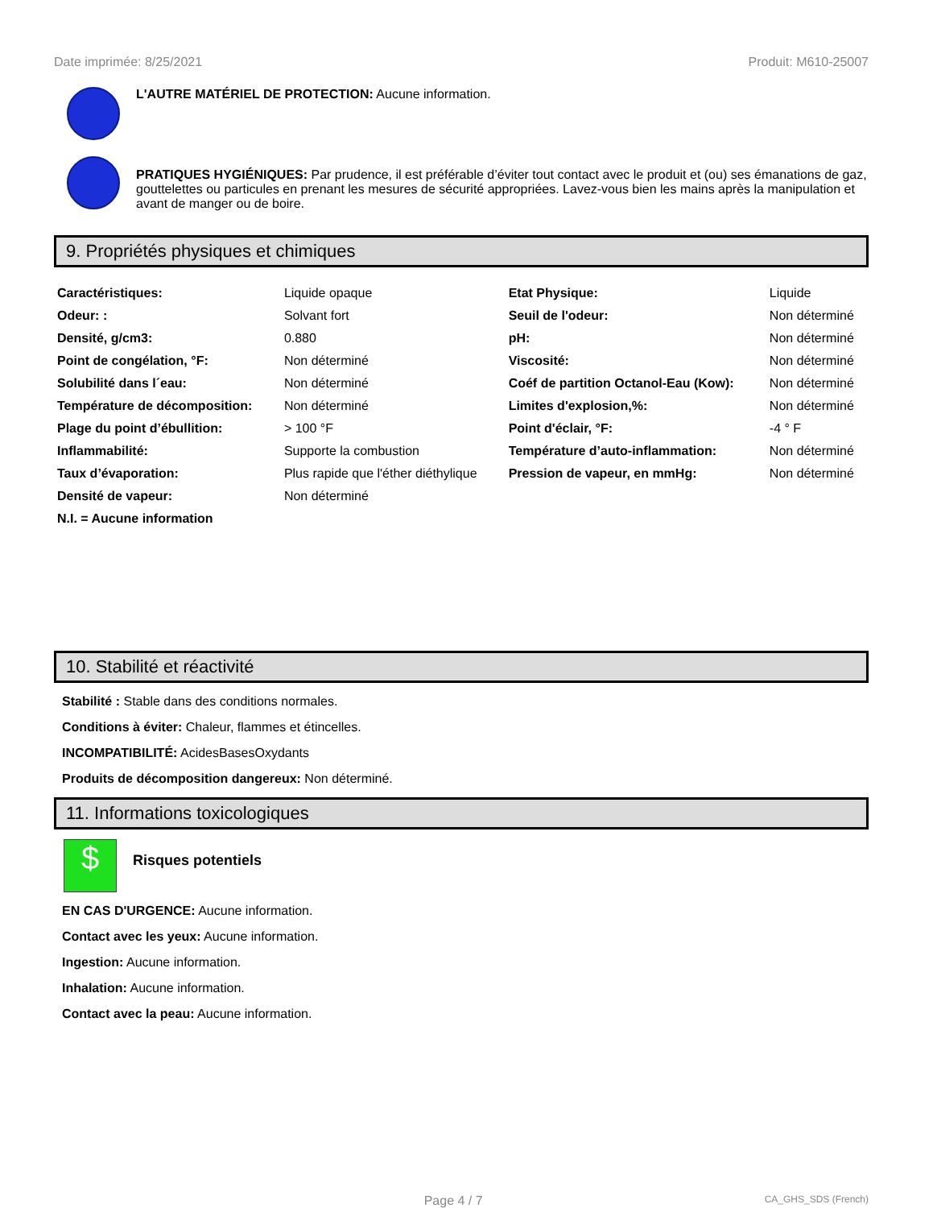Date imprimée: 8/25/2021 Produit: M610-25007
L'AUTRE MATÉRIEL DE PROTECTION: Aucune information.
PRATIQUES HYGIÉNIQUES: Par prudence, il est préférable d’éviter tout contact avec le produit et (ou) ses émanations de gaz, gouttelettes ou particules en prenant les mesures de sécurité appropriées. Lavez-vous bien les mains après la manipulation et avant de manger ou de boire.
9. Propriétés physiques et chimiques
| Caractéristiques: | Liquide opaque | Etat Physique: | Liquide |
| Odeur: : | Solvant fort | Seuil de l'odeur: | Non déterminé |
| Densité, g/cm3: | 0.880 | pH: | Non déterminé |
| Point de congélation, °F: | Non déterminé | Viscosité: | Non déterminé |
| Solubilité dans l´eau: | Non déterminé | Coéf de partition Octanol-Eau (Kow): | Non déterminé |
| Température de décomposition: | Non déterminé | Limites d'explosion,%: | Non déterminé |
| Plage du point d’ébullition: | > 100 °F | Point d'éclair, °F: | -4 ° F |
| Inflammabilité: | Supporte la combustion | Température d’auto-inflammation: | Non déterminé |
| Taux d’évaporation: | Plus rapide que l'éther diéthylique | Pression de vapeur, en mmHg: | Non déterminé |
| Densité de vapeur: | Non déterminé | | |
| N.I. = Aucune information | | | |
10. Stabilité et réactivité
Stabilité : Stable dans des conditions normales.
Conditions à éviter: Chaleur, flammes et étincelles.
INCOMPATIBILITÉ: AcidesBasesOxydants
Produits de décomposition dangereux: Non déterminé.
11. Informations toxicologiques
$
Risques potentiels
EN CAS D'URGENCE: Aucune information.
Contact avec les yeux: Aucune information.
Ingestion: Aucune information.
Inhalation: Aucune information.
Contact avec la peau: Aucune information.
Page 4 / 7 CA_GHS_SDS (French)